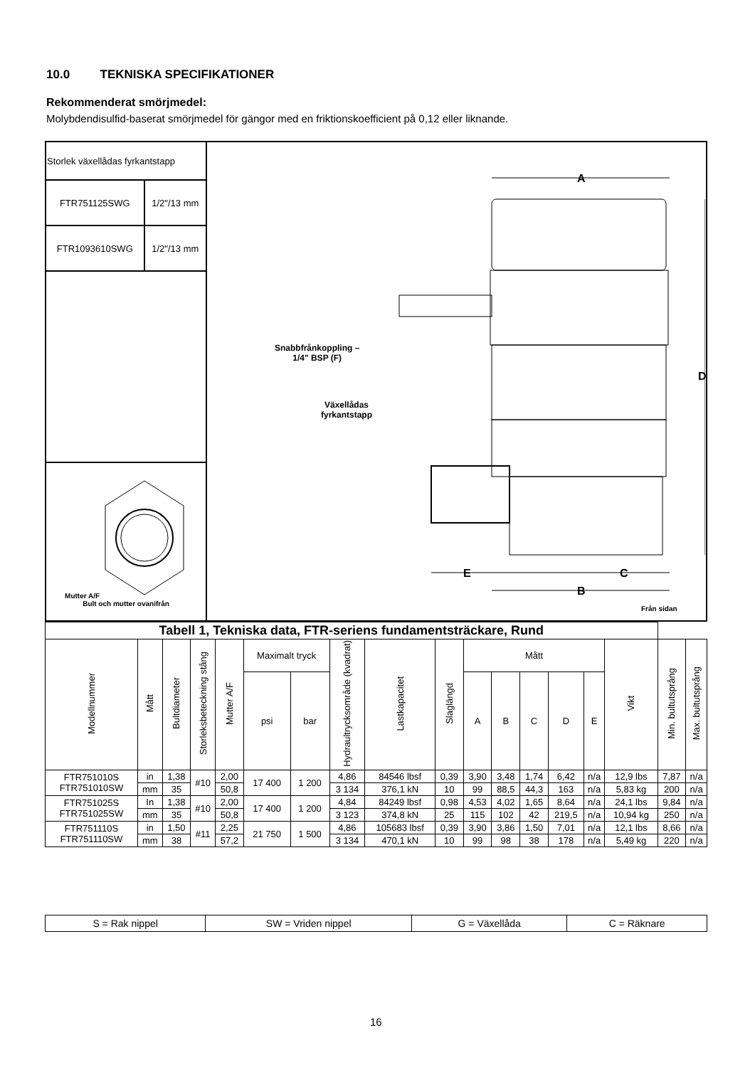10.0 TEKNISKA SPECIFIKATIONER
Rekommenderat smörjmedel:
Molybdendisulfid-baserat smörjmedel för gängor med en friktionskoefficient på 0,12 eller liknande.
| Storlek växellådas fyrkantstapp | |
| FTR751125SWG | 1/2"/13 mm |
| FTR1093610SWG | 1/2"/13 mm |
| Mutter A/F Bult och mutter ovanifrån | |
A
D
E C
B
Snabbfrånkoppling –
1/4" BSP (F)
Växellådas
fyrkantstapp
Från sidan
| Tabell 1, Tekniska data, FTR-seriens fundamentsträckare, Rund | | | | | | | | | | | | | | | | | |
| --- | --- | --- | --- | --- | --- | --- | --- | --- | --- | --- | --- | --- | --- | --- | --- | --- | --- |
| Modellnummer | Mått | Bultdiameter | Storleksbeteckning stång | Mutter A/F | Maximalt tryck | | Hydraultrycksområde (kvadrat) | Lastkapacitet | Slaglängd | Mått | | | | | Vikt | Min. bultutsprång | Max. bultutsprång |
| | | | | | psi | bar | | | | A | B | C | D | E | | | |
| FTR751010S FTR751010SW | in | 1,38 | #10 | 2,00 | 17 400 | 1 200 | 4,86 | 84546 lbsf | 0,39 | 3,90 | 3,48 | 1,74 | 6,42 | n/a | 12,9 lbs | 7,87 | n/a |
| | mm | 35 | | 50,8 | | | 3 134 | 376,1 kN | 10 | 99 | 88,5 | 44,3 | 163 | n/a | 5,83 kg | 200 | n/a |
| FTR751025S FTR751025SW | In | 1,38 | #10 | 2,00 | 17 400 | 1 200 | 4,84 | 84249 lbsf | 0,98 | 4,53 | 4,02 | 1,65 | 8,64 | n/a | 24,1 lbs | 9,84 | n/a |
| | mm | 35 | | 50,8 | | | 3 123 | 374,8 kN | 25 | 115 | 102 | 42 | 219,5 | n/a | 10,94 kg | 250 | n/a |
| FTR751110S FTR751110SW | in | 1,50 | #11 | 2,25 | 21 750 | 1 500 | 4,86 | 105683 lbsf | 0,39 | 3,90 | 3,86 | 1,50 | 7,01 | n/a | 12,1 lbs | 8,66 | n/a |
| | mm | 38 | | 57,2 | | | 3 134 | 470,1 kN | 10 | 99 | 98 | 38 | 178 | n/a | 5,49 kg | 220 | n/a |
| S = Rak nippel | SW = Vriden nippel | G = Växellåda | C = Räknare |
16